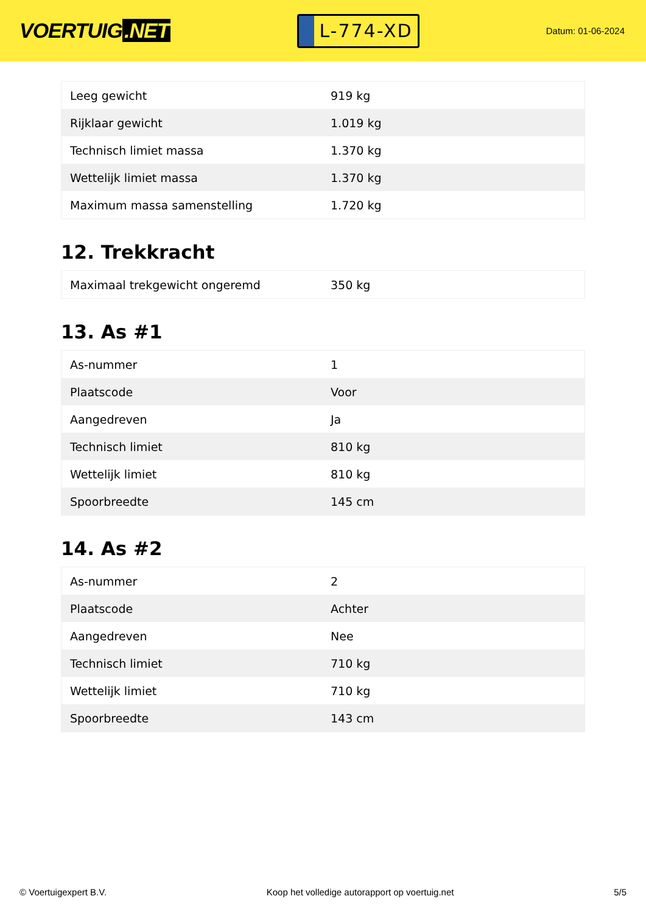VOERTUIG.NET
L-774-XD
Datum: 01-06-2024
| Leeg gewicht | 919 kg |
| Rijklaar gewicht | 1.019 kg |
| Technisch limiet massa | 1.370 kg |
| Wettelijk limiet massa | 1.370 kg |
| Maximum massa samenstelling | 1.720 kg |
12. Trekkracht
| Maximaal trekgewicht ongeremd | 350 kg |
13. As #1
| As-nummer | 1 |
| Plaatscode | Voor |
| Aangedreven | Ja |
| Technisch limiet | 810 kg |
| Wettelijk limiet | 810 kg |
| Spoorbreedte | 145 cm |
14. As #2
| As-nummer | 2 |
| Plaatscode | Achter |
| Aangedreven | Nee |
| Technisch limiet | 710 kg |
| Wettelijk limiet | 710 kg |
| Spoorbreedte | 143 cm |
© Voertuigexpert B.V. Koop het volledige autorapport op voertuig.net 5/5